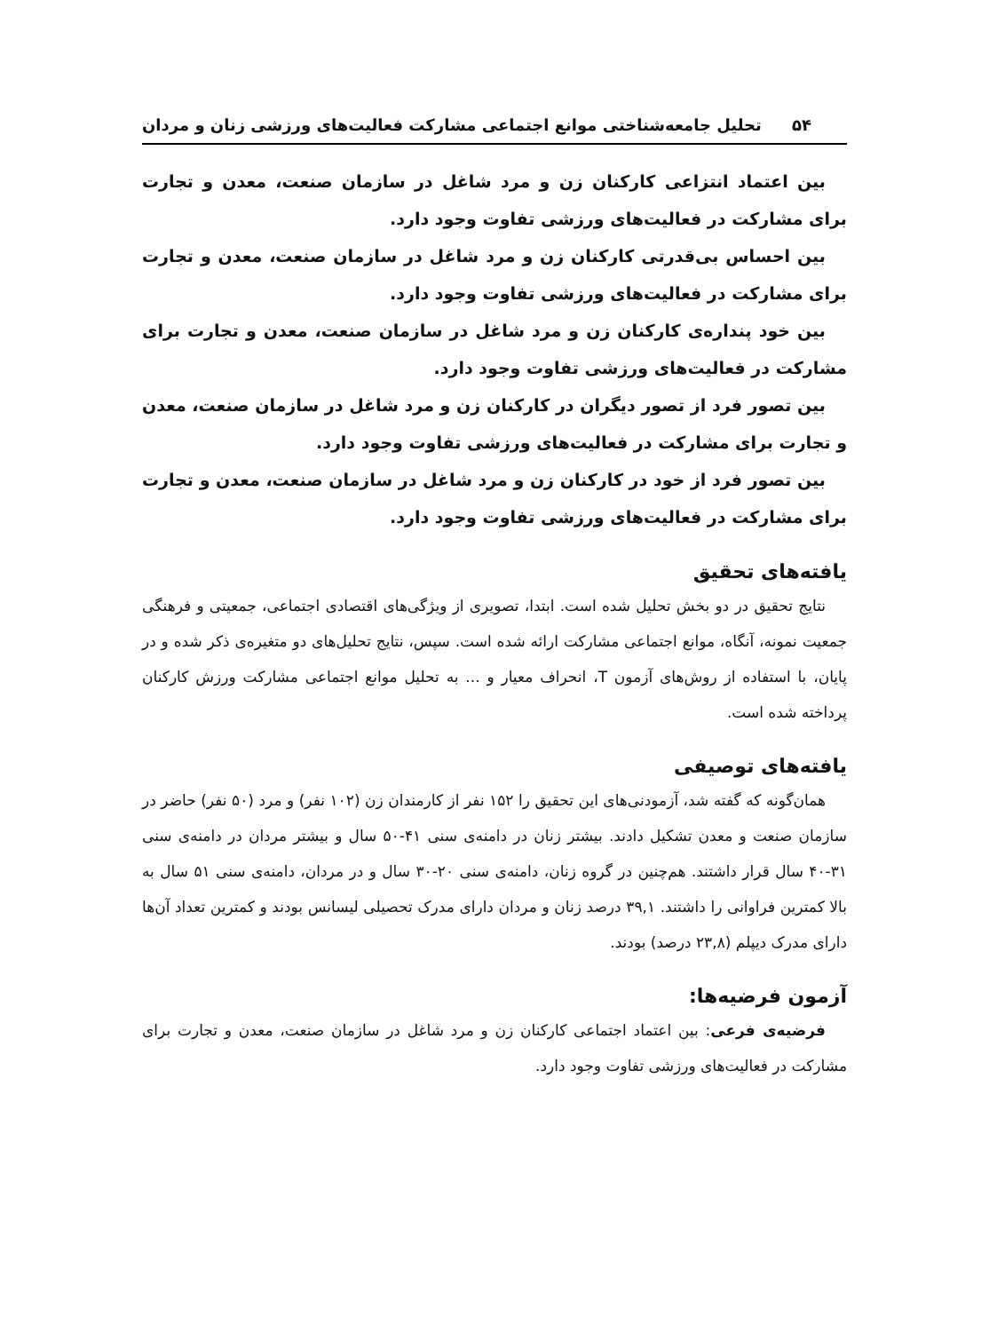۵۴ تحلیل جامعه‌شناختی موانع اجتماعی مشارکت فعالیت‌های ورزشی زنان و مردان
بین اعتماد انتزاعی کارکنان زن و مرد شاغل در سازمان صنعت، معدن و تجارت برای مشارکت در فعالیت‌های ورزشی تفاوت وجود دارد.
بین احساس بی‌قدرتی کارکنان زن و مرد شاغل در سازمان صنعت، معدن و تجارت برای مشارکت در فعالیت‌های ورزشی تفاوت وجود دارد.
بین خود پنداره‌ی کارکنان زن و مرد شاغل در سازمان صنعت، معدن و تجارت برای مشارکت در فعالیت‌های ورزشی تفاوت وجود دارد.
بین تصور فرد از تصور دیگران در کارکنان زن و مرد شاغل در سازمان صنعت، معدن و تجارت برای مشارکت در فعالیت‌های ورزشی تفاوت وجود دارد.
بین تصور فرد از خود در کارکنان زن و مرد شاغل در سازمان صنعت، معدن و تجارت برای مشارکت در فعالیت‌های ورزشی تفاوت وجود دارد.
یافته‌های تحقیق
نتایج تحقیق در دو بخش تحلیل شده است. ابتدا، تصویری از ویژگی‌های اقتصادی اجتماعی، جمعیتی و فرهنگی جمعیت نمونه، آنگاه، موانع اجتماعی مشارکت ارائه شده است. سپس، نتایج تحلیل‌های دو متغیره‌ی ذکر شده و در پایان، با استفاده از روش‌های آزمون T، انحراف معیار و ... به تحلیل موانع اجتماعی مشارکت ورزش کارکنان پرداخته شده است.
یافته‌های توصیفی
همان‌گونه که گفته شد، آزمودنی‌های این تحقیق را ۱۵۲ نفر از کارمندان زن (۱۰۲ نفر) و مرد (۵۰ نفر) حاضر در سازمان صنعت و معدن تشکیل دادند. بیشتر زنان در دامنه‌ی سنی ۴۱-۵۰ سال و بیشتر مردان در دامنه‌ی سنی ۳۱-۴۰ سال قرار داشتند. هم‌چنین در گروه زنان، دامنه‌ی سنی ۲۰-۳۰ سال و در مردان، دامنه‌ی سنی ۵۱ سال به بالا کمترین فراوانی را داشتند. ۳۹,۱ درصد زنان و مردان دارای مدرک تحصیلی لیسانس بودند و کمترین تعداد آن‌ها دارای مدرک دیپلم (۲۳,۸ درصد) بودند.
آزمون فرضیه‌ها:
فرضیه‌ی فرعی: بین اعتماد اجتماعی کارکنان زن و مرد شاغل در سازمان صنعت، معدن و تجارت برای مشارکت در فعالیت‌های ورزشی تفاوت وجود دارد.